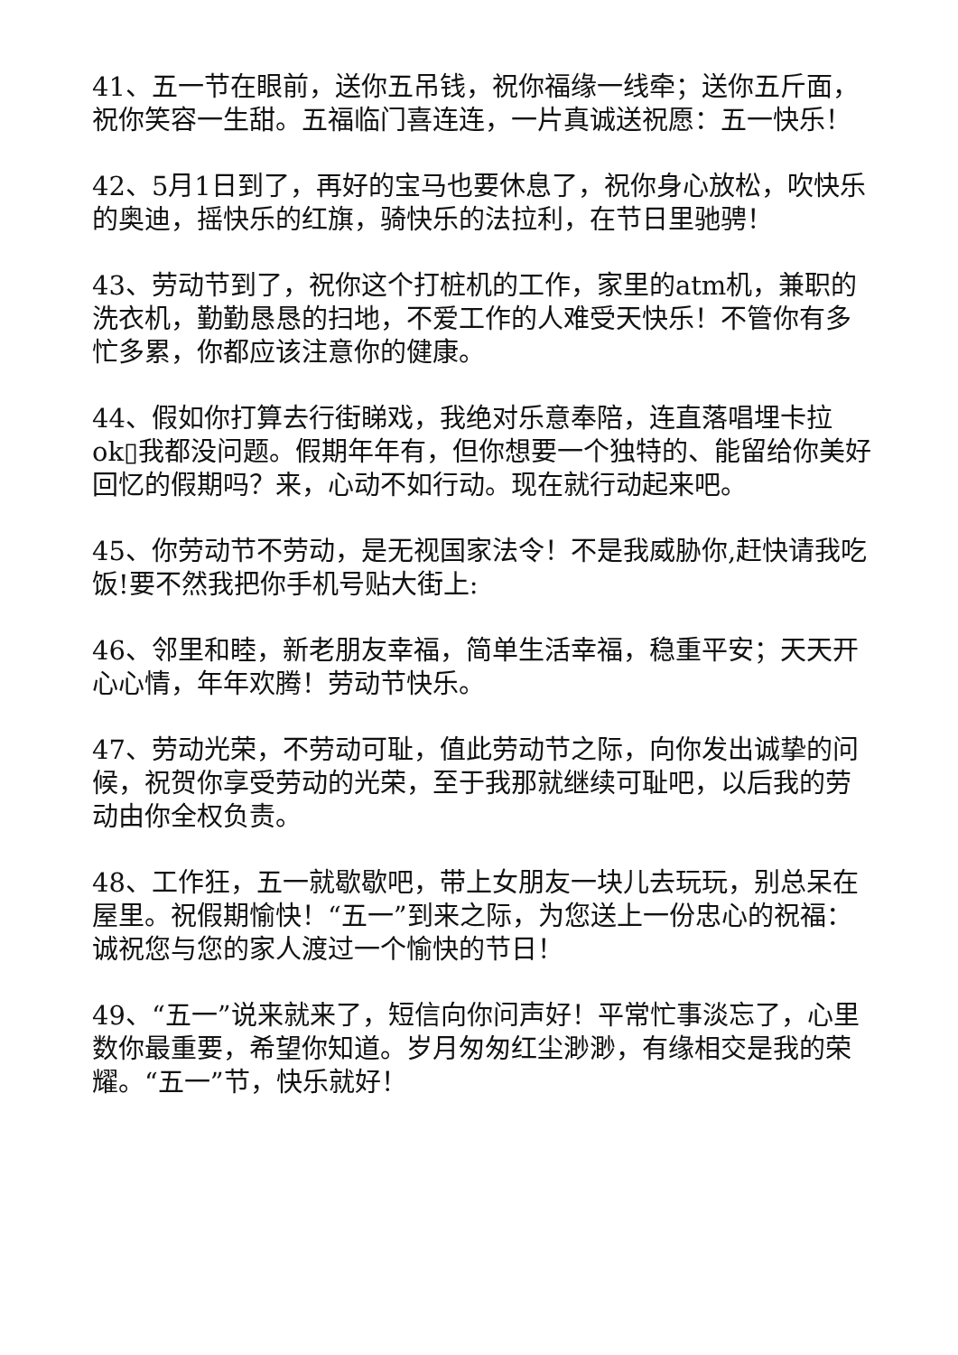41、五一节在眼前，送你五吊钱，祝你福缘一线牵；送你五斤面，祝你笑容一生甜。五福临门喜连连，一片真诚送祝愿：五一快乐！
42、5月1日到了，再好的宝马也要休息了，祝你身心放松，吹快乐的奥迪，摇快乐的红旗，骑快乐的法拉利，在节日里驰骋！
43、劳动节到了，祝你这个打桩机的工作，家里的atm机，兼职的洗衣机，勤勤恳恳的扫地，不爱工作的人难受天快乐！不管你有多忙多累，你都应该注意你的健康。
44、假如你打算去行街睇戏，我绝对乐意奉陪，连直落唱埋卡拉ok▯我都没问题。假期年年有，但你想要一个独特的、能留给你美好回忆的假期吗？来，心动不如行动。现在就行动起来吧。
45、你劳动节不劳动，是无视国家法令！不是我威胁你,赶快请我吃饭!要不然我把你手机号贴大街上:
46、邻里和睦，新老朋友幸福，简单生活幸福，稳重平安；天天开心心情，年年欢腾！劳动节快乐。
47、劳动光荣，不劳动可耻，值此劳动节之际，向你发出诚挚的问候，祝贺你享受劳动的光荣，至于我那就继续可耻吧，以后我的劳动由你全权负责。
48、工作狂，五一就歇歇吧，带上女朋友一块儿去玩玩，别总呆在屋里。祝假期愉快！“五一”到来之际，为您送上一份忠心的祝福：诚祝您与您的家人渡过一个愉快的节日！
49、“五一”说来就来了，短信向你问声好！平常忙事淡忘了，心里数你最重要，希望你知道。岁月匆匆红尘渺渺，有缘相交是我的荣耀。“五一”节，快乐就好！